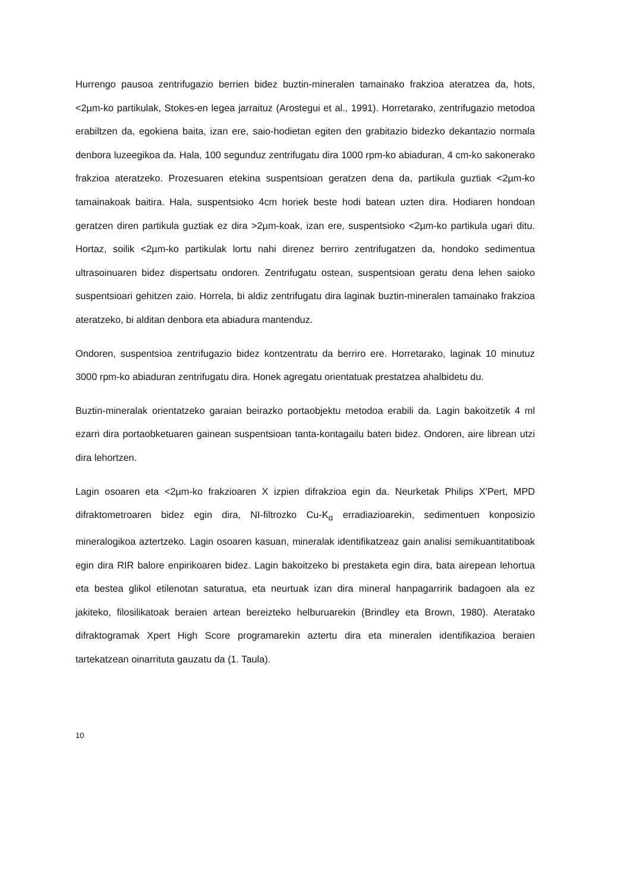Hurrengo pausoa zentrifugazio berrien bidez buztin-mineralen tamainako frakzioa ateratzea da, hots, <2µm-ko partikulak, Stokes-en legea jarraituz (Arostegui et al., 1991). Horretarako, zentrifugazio metodoa erabiltzen da, egokiena baita, izan ere, saio-hodietan egiten den grabitazio bidezko dekantazio normala denbora luzeegikoa da. Hala, 100 segunduz zentrifugatu dira 1000 rpm-ko abiaduran, 4 cm-ko sakonerako frakzioa ateratzeko. Prozesuaren etekina suspentsioan geratzen dena da, partikula guztiak <2µm-ko tamainakoak baitira. Hala, suspentsioko 4cm horiek beste hodi batean uzten dira. Hodiaren hondoan geratzen diren partikula guztiak ez dira >2µm-koak, izan ere, suspentsioko <2µm-ko partikula ugari ditu. Hortaz, soilik <2µm-ko partikulak lortu nahi direnez berriro zentrifugatzen da, hondoko sedimentua ultrasoinuaren bidez dispertsatu ondoren. Zentrifugatu ostean, suspentsioan geratu dena lehen saioko suspentsioari gehitzen zaio. Horrela, bi aldiz zentrifugatu dira laginak buztin-mineralen tamainako frakzioa ateratzeko, bi alditan denbora eta abiadura mantenduz.
Ondoren, suspentsioa zentrifugazio bidez kontzentratu da berriro ere. Horretarako, laginak 10 minutuz 3000 rpm-ko abiaduran zentrifugatu dira. Honek agregatu orientatuak prestatzea ahalbidetu du.
Buztin-mineralak orientatzeko garaian beirazko portaobjektu metodoa erabili da. Lagin bakoitzetik 4 ml ezarri dira portaobketuaren gainean suspentsioan tanta-kontagailu baten bidez. Ondoren, aire librean utzi dira lehortzen.
Lagin osoaren eta <2µm-ko frakzioaren X izpien difrakzioa egin da. Neurketak Philips X'Pert, MPD difraktometroaren bidez egin dira, NI-filtrozko Cu-K<sub>α</sub> erradiazioarekin, sedimentuen konposizio mineralogikoa aztertzeko. Lagin osoaren kasuan, mineralak identifikatzeaz gain analisi semikuantitatiboak egin dira RIR balore enpirikoaren bidez. Lagin bakoitzeko bi prestaketa egin dira, bata airepean lehortua eta bestea glikol etilenotan saturatua, eta neurtuak izan dira mineral hanpagarririk badagoen ala ez jakiteko, filosilikatoak beraien artean bereizteko helburuarekin (Brindley eta Brown, 1980). Ateratako difraktogramak Xpert High Score programarekin aztertu dira eta mineralen identifikazioa beraien tartekatzean oinarrituta gauzatu da (1. Taula).
10